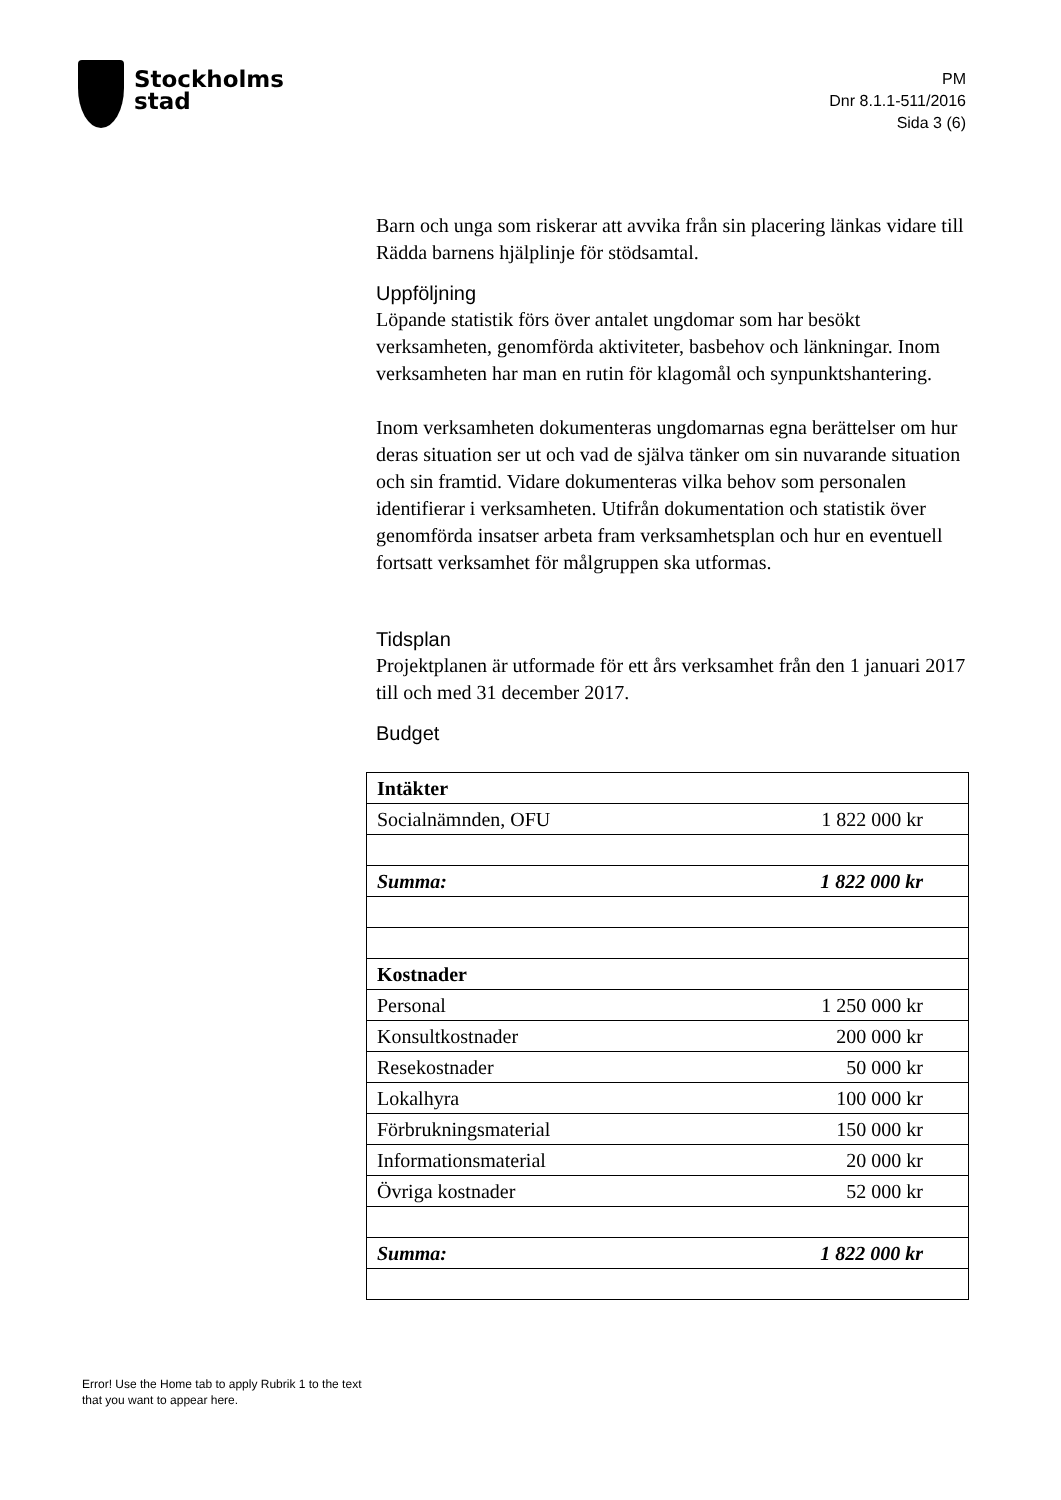Stockholms
stad
PM
Dnr 8.1.1-511/2016
Sida 3 (6)
Barn och unga som riskerar att avvika från sin placering länkas vidare till Rädda barnens hjälplinje för stödsamtal.
Uppföljning
Löpande statistik förs över antalet ungdomar som har besökt verksamheten, genomförda aktiviteter, basbehov och länkningar. Inom verksamheten har man en rutin för klagomål och synpunktshantering.
Inom verksamheten dokumenteras ungdomarnas egna berättelser om hur deras situation ser ut och vad de själva tänker om sin nuvarande situation och sin framtid. Vidare dokumenteras vilka behov som personalen identifierar i verksamheten. Utifrån dokumentation och statistik över genomförda insatser arbeta fram verksamhetsplan och hur en eventuell fortsatt verksamhet för målgruppen ska utformas.
Tidsplan
Projektplanen är utformade för ett års verksamhet från den 1 januari 2017 till och med 31 december 2017.
Budget
| Intäkter | |
| Socialnämnden, OFU | 1 822 000 kr |
| Summa: | 1 822 000 kr |
| Kostnader | |
| Personal | 1 250 000 kr |
| Konsultkostnader | 200 000 kr |
| Resekostnader | 50 000 kr |
| Lokalhyra | 100 000 kr |
| Förbrukningsmaterial | 150 000 kr |
| Informationsmaterial | 20 000 kr |
| Övriga kostnader | 52 000 kr |
| Summa: | 1 822 000 kr |
Error! Use the Home tab to apply Rubrik 1 to the text that you want to appear here.